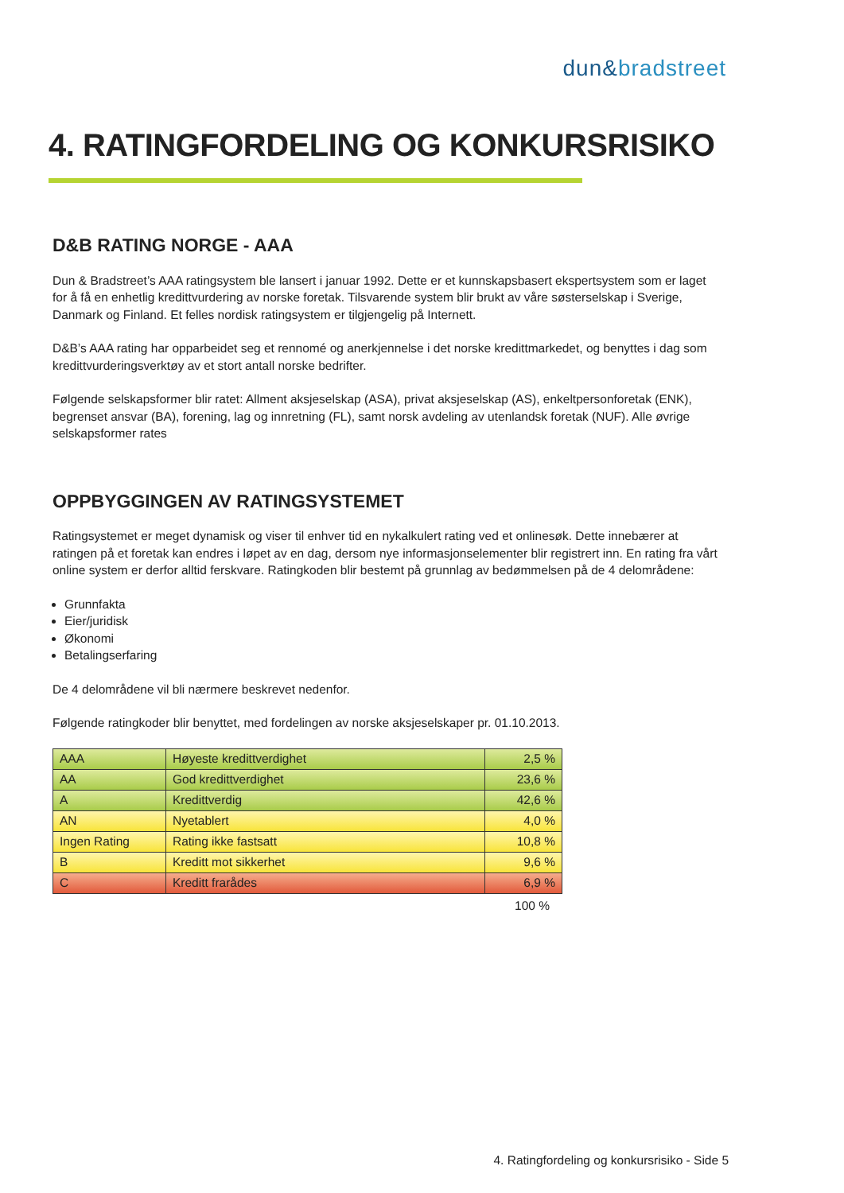dun&bradstreet
4. RATINGFORDELING OG KONKURSRISIKO
D&B RATING NORGE - AAA
Dun & Bradstreet’s AAA ratingsystem ble lansert i januar 1992. Dette er et kunnskapsbasert ekspertsystem som er laget for å få en enhetlig kredittvurdering av norske foretak. Tilsvarende system blir brukt av våre søsterselskap i Sverige, Danmark og Finland. Et felles nordisk ratingsystem er tilgjengelig på Internett.
D&B’s AAA rating har opparbeidet seg et rennomé og anerkjennelse i det norske kredittmarkedet, og benyttes i dag som kredittvurderingsverktøy av et stort antall norske bedrifter.
Følgende selskapsformer blir ratet: Allment aksjeselskap (ASA), privat aksjeselskap (AS), enkeltpersonforetak (ENK), begrenset ansvar (BA), forening, lag og innretning (FL), samt norsk avdeling av utenlandsk foretak (NUF). Alle øvrige selskapsformer rates
OPPBYGGINGEN AV RATINGSYSTEMET
Ratingsystemet er meget dynamisk og viser til enhver tid en nykalkulert rating ved et onlinesøk. Dette innebærer at ratingen på et foretak kan endres i løpet av en dag, dersom nye informasjonselementer blir registrert inn. En rating fra vårt online system er derfor alltid ferskvare. Ratingkoden blir bestemt på grunnlag av bedømmelsen på de 4 delområdene:
Grunnfakta
Eier/juridisk
Økonomi
Betalingserfaring
De 4 delområdene vil bli nærmere beskrevet nedenfor.
Følgende ratingkoder blir benyttet, med fordelingen av norske aksjeselskaper pr. 01.10.2013.
| AAA | Høyeste kredittverdighet | 2,5 % |
| AA | God kredittverdighet | 23,6 % |
| A | Kredittverdig | 42,6 % |
| AN | Nyetablert | 4,0 % |
| Ingen Rating | Rating ikke fastsatt | 10,8 % |
| B | Kreditt mot sikkerhet | 9,6 % |
| C | Kreditt frarådes | 6,9 % |
100 %
4. Ratingfordeling og konkursrisiko - Side 5